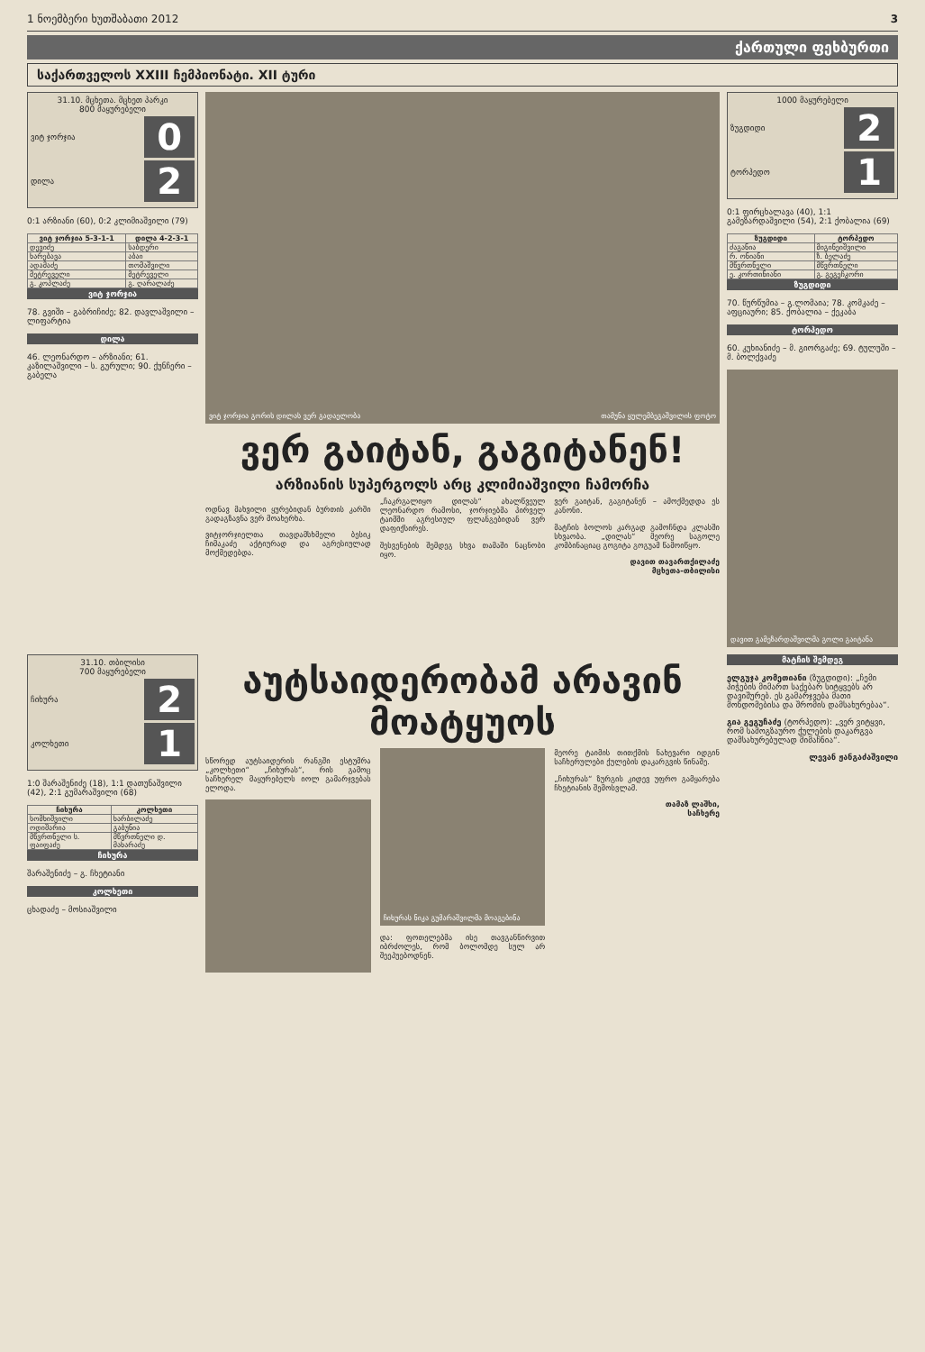1 ნოემბერი ხუთშაბათი 2012 3
ქართული ფეხბურთი
საქართველოს XXIII ჩემპიონატი. XII ტური
31.10. მცხეთა. მცხეთ პარკი
800 მაყურებელი
ვიტ ჯორჯია 0
დილა 2
0:1 არზიანი (60), 0:2 კლიმიაშვილი (79)
| ვიტ ჯორჯია 5-3-1-1 | დილა 4-2-3-1 |
| --- | --- |
| დევიძე | საბდერი |
| ხარებავა | აბაი |
| ადამაძე | თომაშვილი |
| მეტრეველი | მეტრეველი |
| გ. კოპლაძე | გ. ღარალაძე |
ვიტ ჯორჯია
78. გვიში – გაბრიჩიძე; 82. დავლაშვილი – ლიფარტია
დილა
46. ლეონარდო – არზიანი; 61. კაზილაშვილი – ს. გურული; 90. ქუნჩერი – გაბელა
ვიტ ჯორჯია გორის დილას ვერ გადაელობა თამუნა ყულემბეგაშვილის ფოტო
ვერ გაიტან, გაგიტანენ!
არზიანის სუპერგოლს არც კლიმიაშვილი ჩამორჩა
ოდნავ მახვილი ყურებიდან ბურთის კარში გადაგზავნა ვერ მოახერხა.
ვიტჯორჯიელთა თავდამსხმელი ბესიკ ჩიმაკაძე აქტიურად და აგრესიულად მოქმედებდა.
„ჩაკრგალიყო დილას“ ახალწვეულ ლეონარდო რამოსი, ჯორჯიებმა პირველ ტაიმში აგრესიულ ფლანგებიდან ვერ დაფიქსირეს.
შესვენების შემდეგ სხვა თამაში ნაცნობი იყო.
ვერ გაიტან, გაგიტანენ – ამოქმედდა ეს კანონი.
მატჩის ბოლოს კარგად გამოჩნდა კლასში სხვაობა. „დილას“ მეორე საგოლე კომბინაციაც გოგიტა გოგუამ წამოიწყო.
დავით თავართქილაძე
მცხეთა-თბილისი
1000 მაყურებელი
ზუგდიდი 2
ტორპედო 1
0:1 ფირცხალავა (40), 1:1 გამეზარდაშვილი (54), 2:1 ქობალია (69)
| ზუგდიდი | ტორპედო |
| --- | --- |
| ძაგანია | მიგინეიშვილი |
| რ. ონიანი | ზ. ბელაძე |
| მწვრთნელი | მწვრთნელი |
| ე. კორთინიანი | გ. გეგეჩკორი |
ზუგდიდი
70. წურწუმია – გ.ლომაია; 78. კომკაძე – აფციაური; 85. ქობალია – ქეკაბა
ტორპედო
60. კუხიანიძე – მ. გიორგაძე; 69. ტულუში – მ. ბოლქვაძე
დავით გამეზარდაშვილმა გოლი გაიტანა
31.10. თბილისი
700 მაყურებელი
ჩიხურა 2
კოლხეთი 1
1:0 შარაშენიძე (18), 1:1 დათუნაშვილი (42), 2:1 გუმარაშვილი (68)
| ჩიხურა | კოლხეთი |
| --- | --- |
| სომხიშვილი | ხარბილაძე |
| ოდიშარია | გაბუნია |
| მწვრთნელი ს. ფაიფაძე | მწვრთნელი დ. მახარაძე |
ჩიხურა
შარაშენიძე – გ. ჩხეტიანი
კოლხეთი
ცხადაძე – მოსიაშვილი
აუტსაიდერობამ არავინ მოატყუოს
სწორედ აუტსაიდერის რანგში ესტუმრა „კოლხეთი“ „ჩიხურას“, რის გამოც საჩხერელ მაყურებელს იოლ გამარჯვებას ელოდა.
ჩიხურას ნიკა გუმარაშვილმა მოაგებინა
და: ფოთელებმა ისე თავგანწირვით იბრძოლეს, რომ ბოლომდე სულ არ შეეპუებოდნენ.
მეორე ტაიმის თითქმის ნახევარი იდგინ საჩხერულები ქულების დაკარგვის წინაშე.
„ჩიხურას“ ზურგის კიდევ უფრო გამყარება ჩხეტიანის შემოსვლამ.
თამაზ ლაშხი,
საჩხერე
მატჩის შემდეგ
ელგუჯა კომეთიანი (ზუგდიდი): „ჩემი პიჭების მიმართ საქებარ სიტყვებს არ დავიშურებ. ეს გამარჯვება მათი მონდომებისა და შრომის დამსახურებაა“.
გია გეგუჩაძე (ტორპედო): „ვერ ვიტყვი, რომ სამოგზაურო ქულების დაკარგვა დამსახურებულად მიმაჩნია“.
ლევან ჟანგაძაშვილი